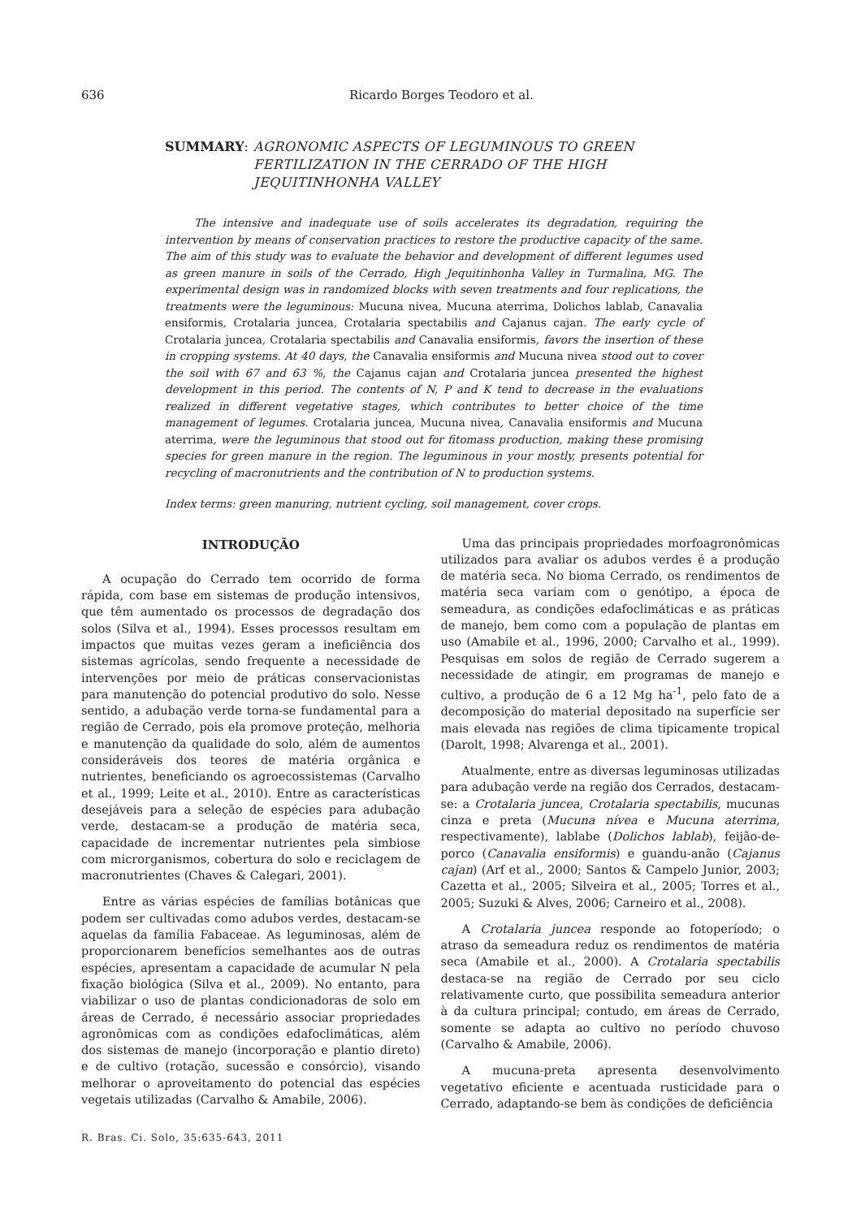636 Ricardo Borges Teodoro et al.
SUMMARY: AGRONOMIC ASPECTS OF LEGUMINOUS TO GREEN FERTILIZATION IN THE CERRADO OF THE HIGH JEQUITINHONHA VALLEY
The intensive and inadequate use of soils accelerates its degradation, requiring the intervention by means of conservation practices to restore the productive capacity of the same. The aim of this study was to evaluate the behavior and development of different legumes used as green manure in soils of the Cerrado, High Jequitinhonha Valley in Turmalina, MG. The experimental design was in randomized blocks with seven treatments and four replications, the treatments were the leguminous: Mucuna nivea, Mucuna aterrima, Dolichos lablab, Canavalia ensiformis, Crotalaria juncea, Crotalaria spectabilis and Cajanus cajan. The early cycle of Crotalaria juncea, Crotalaria spectabilis and Canavalia ensiformis, favors the insertion of these in cropping systems. At 40 days, the Canavalia ensiformis and Mucuna nivea stood out to cover the soil with 67 and 63 %, the Cajanus cajan and Crotalaria juncea presented the highest development in this period. The contents of N, P and K tend to decrease in the evaluations realized in different vegetative stages, which contributes to better choice of the time management of legumes. Crotalaria juncea, Mucuna nivea, Canavalia ensiformis and Mucuna aterrima, were the leguminous that stood out for fitomass production, making these promising species for green manure in the region. The leguminous in your mostly, presents potential for recycling of macronutrients and the contribution of N to production systems.
Index terms: green manuring, nutrient cycling, soil management, cover crops.
INTRODUÇÃO
A ocupação do Cerrado tem ocorrido de forma rápida, com base em sistemas de produção intensivos, que têm aumentado os processos de degradação dos solos (Silva et al., 1994). Esses processos resultam em impactos que muitas vezes geram a ineficiência dos sistemas agrícolas, sendo frequente a necessidade de intervenções por meio de práticas conservacionistas para manutenção do potencial produtivo do solo. Nesse sentido, a adubação verde torna-se fundamental para a região de Cerrado, pois ela promove proteção, melhoria e manutenção da qualidade do solo, além de aumentos consideráveis dos teores de matéria orgânica e nutrientes, beneficiando os agroecossistemas (Carvalho et al., 1999; Leite et al., 2010). Entre as características desejáveis para a seleção de espécies para adubação verde, destacam-se a produção de matéria seca, capacidade de incrementar nutrientes pela simbiose com microrganismos, cobertura do solo e reciclagem de macronutrientes (Chaves & Calegari, 2001).
Entre as várias espécies de famílias botânicas que podem ser cultivadas como adubos verdes, destacam-se aquelas da família Fabaceae. As leguminosas, além de proporcionarem benefícios semelhantes aos de outras espécies, apresentam a capacidade de acumular N pela fixação biológica (Silva et al., 2009). No entanto, para viabilizar o uso de plantas condicionadoras de solo em áreas de Cerrado, é necessário associar propriedades agronômicas com as condições edafoclimáticas, além dos sistemas de manejo (incorporação e plantio direto) e de cultivo (rotação, sucessão e consórcio), visando melhorar o aproveitamento do potencial das espécies vegetais utilizadas (Carvalho & Amabile, 2006).
Uma das principais propriedades morfoagronômicas utilizados para avaliar os adubos verdes é a produção de matéria seca. No bioma Cerrado, os rendimentos de matéria seca variam com o genótipo, a época de semeadura, as condições edafoclimáticas e as práticas de manejo, bem como com a população de plantas em uso (Amabile et al., 1996, 2000; Carvalho et al., 1999). Pesquisas em solos de região de Cerrado sugerem a necessidade de atingir, em programas de manejo e cultivo, a produção de 6 a 12 Mg ha<sup>-1</sup>, pelo fato de a decomposição do material depositado na superfície ser mais elevada nas regiões de clima tipicamente tropical (Darolt, 1998; Alvarenga et al., 2001).
Atualmente, entre as diversas leguminosas utilizadas para adubação verde na região dos Cerrados, destacam-se: a Crotalaria juncea, Crotalaria spectabilis, mucunas cinza e preta (Mucuna nívea e Mucuna aterrima, respectivamente), lablabe (Dolichos lablab), feijão-de-porco (Canavalia ensiformis) e guandu-anão (Cajanus cajan) (Arf et al., 2000; Santos & Campelo Junior, 2003; Cazetta et al., 2005; Silveira et al., 2005; Torres et al., 2005; Suzuki & Alves, 2006; Carneiro et al., 2008).
A Crotalaria juncea responde ao fotoperíodo; o atraso da semeadura reduz os rendimentos de matéria seca (Amabile et al., 2000). A Crotalaria spectabilis destaca-se na região de Cerrado por seu ciclo relativamente curto, que possibilita semeadura anterior à da cultura principal; contudo, em áreas de Cerrado, somente se adapta ao cultivo no período chuvoso (Carvalho & Amabile, 2006).
A mucuna-preta apresenta desenvolvimento vegetativo eficiente e acentuada rusticidade para o Cerrado, adaptando-se bem às condições de deficiência
R. Bras. Ci. Solo, 35:635-643, 2011